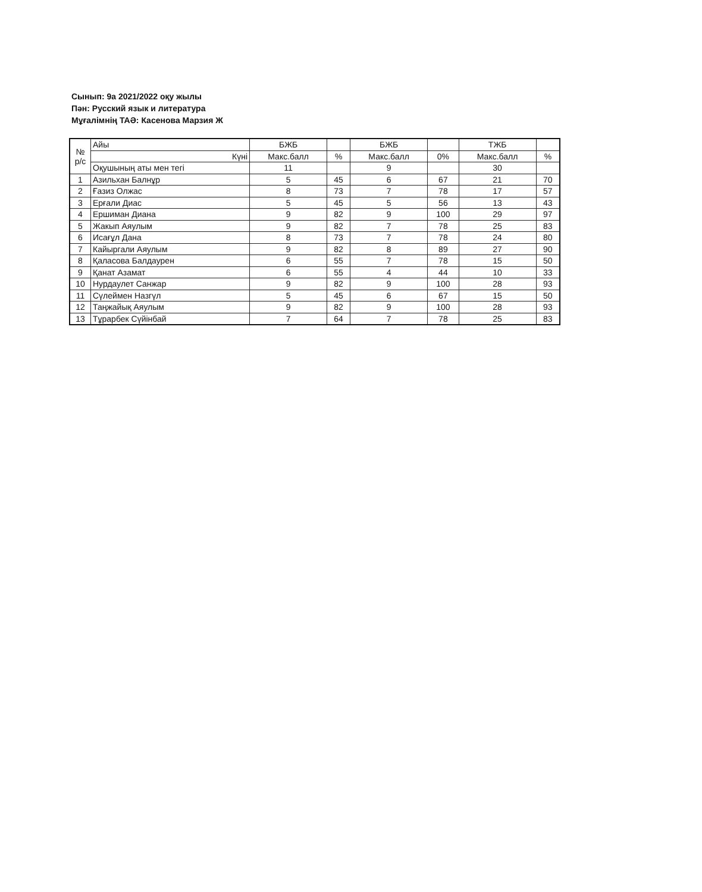Сынып: 9а 2021/2022 оқу жылы
Пән: Русский язык и литература
Мұғалімнің ТАӘ: Касенова Марзия Ж
| № р/с | Айы | БЖБ | | БЖБ | | ТЖБ | |
| --- | --- | --- | --- | --- | --- | --- | --- |
| | Күні | Макс.балл | % | Макс.балл | 0% | Макс.балл | % |
| | Оқушының аты мен тегі | 11 | | 9 | | 30 | |
| 1 | Азильхан Балнұр | 5 | 45 | 6 | 67 | 21 | 70 |
| 2 | Ғазиз Олжас | 8 | 73 | 7 | 78 | 17 | 57 |
| 3 | Ерғали Диас | 5 | 45 | 5 | 56 | 13 | 43 |
| 4 | Ершиман Диана | 9 | 82 | 9 | 100 | 29 | 97 |
| 5 | Жакып Аяулым | 9 | 82 | 7 | 78 | 25 | 83 |
| 6 | Исағұл Дана | 8 | 73 | 7 | 78 | 24 | 80 |
| 7 | Кайыргали Аяулым | 9 | 82 | 8 | 89 | 27 | 90 |
| 8 | Қаласова Балдаурен | 6 | 55 | 7 | 78 | 15 | 50 |
| 9 | Қанат Азамат | 6 | 55 | 4 | 44 | 10 | 33 |
| 10 | Нурдаулет Санжар | 9 | 82 | 9 | 100 | 28 | 93 |
| 11 | Сүлеймен Назгүл | 5 | 45 | 6 | 67 | 15 | 50 |
| 12 | Таңжайық Аяулым | 9 | 82 | 9 | 100 | 28 | 93 |
| 13 | Тұрарбек Сүйінбай | 7 | 64 | 7 | 78 | 25 | 83 |